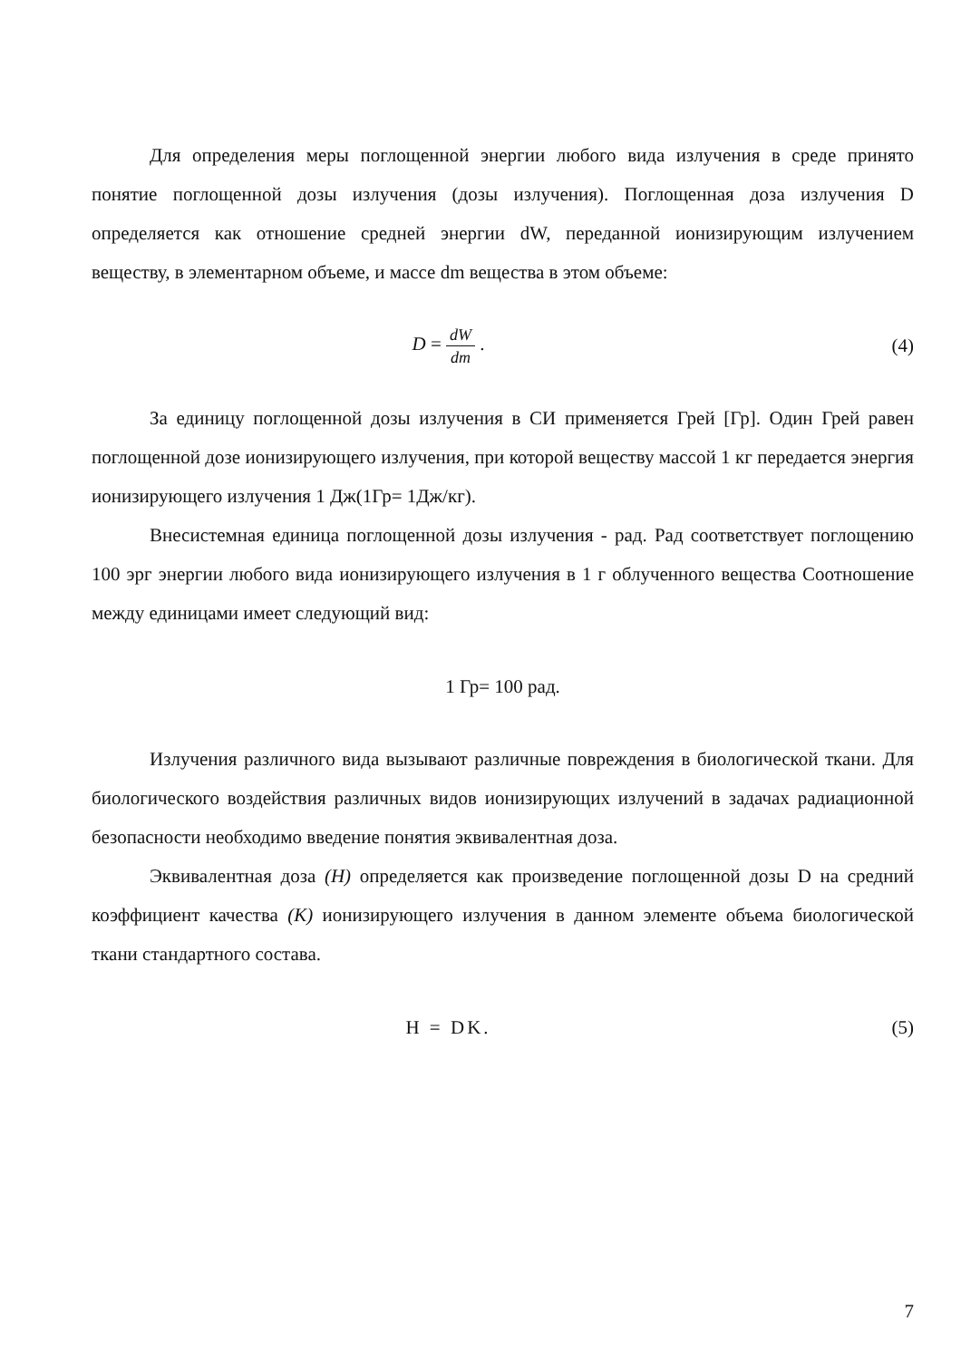Для определения меры поглощенной энергии любого вида излучения в среде принято понятие поглощенной дозы излучения (дозы излучения). Поглощенная доза излучения D определяется как отношение средней энергии dW, переданной ионизирующим излучением веществу, в элементарном объеме, и массе dm вещества в этом объеме:
D = dW dm . (4)
За единицу поглощенной дозы излучения в СИ применяется Грей [Гр]. Один Грей равен поглощенной дозе ионизирующего излучения, при которой веществу массой 1 кг передается энергия ионизирующего излучения 1 Дж(1Гр= 1Дж/кг).
Внесистемная единица поглощенной дозы излучения - рад. Рад соответствует поглощению 100 эрг энергии любого вида ионизирующего излучения в 1 г облученного вещества Соотношение между единицами имеет следующий вид:
1 Гр= 100 рад.
Излучения различного вида вызывают различные повреждения в биологической ткани. Для биологического воздействия различных видов ионизирующих излучений в задачах радиационной безопасности необходимо введение понятия эквивалентная доза.
Эквивалентная доза (Н) определяется как произведение поглощенной дозы D на средний коэффициент качества (К) ионизирующего излучения в данном элементе объема биологической ткани стандартного состава.
H = DK. (5)
7